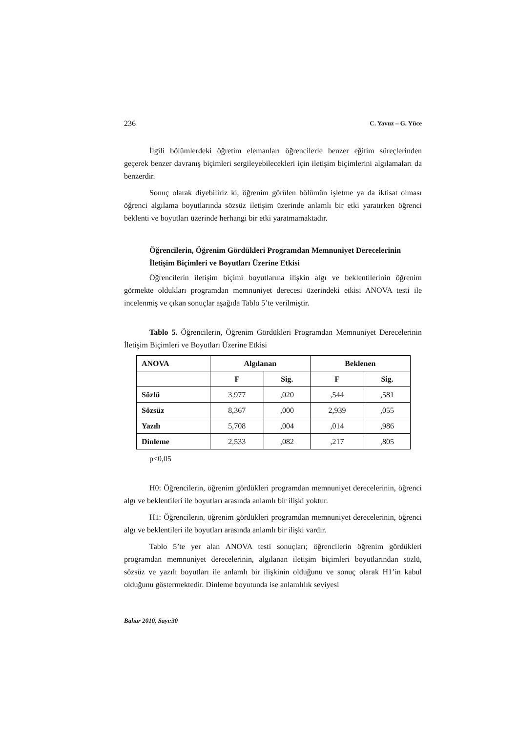236 C. Yavuz – G. Yüce
İlgili bölümlerdeki öğretim elemanları öğrencilerle benzer eğitim süreçlerinden geçerek benzer davranış biçimleri sergileyebilecekleri için iletişim biçimlerini algılamaları da benzerdir.
Sonuç olarak diyebiliriz ki, öğrenim görülen bölümün işletme ya da iktisat olması öğrenci algılama boyutlarında sözsüz iletişim üzerinde anlamlı bir etki yaratırken öğrenci beklenti ve boyutları üzerinde herhangi bir etki yaratmamaktadır.
Öğrencilerin, Öğrenim Gördükleri Programdan Memnuniyet Derecelerinin İletişim Biçimleri ve Boyutları Üzerine Etkisi
Öğrencilerin iletişim biçimi boyutlarına ilişkin algı ve beklentilerinin öğrenim görmekte oldukları programdan memnuniyet derecesi üzerindeki etkisi ANOVA testi ile incelenmiş ve çıkan sonuçlar aşağıda Tablo 5’te verilmiştir.
Tablo 5. Öğrencilerin, Öğrenim Gördükleri Programdan Memnuniyet Derecelerinin İletişim Biçimleri ve Boyutları Üzerine Etkisi
| ANOVA | Algılanan | | Beklenen | |
| --- | --- | --- | --- | --- |
| | F | Sig. | F | Sig. |
| Sözlü | 3,977 | ,020 | ,544 | ,581 |
| Sözsüz | 8,367 | ,000 | 2,939 | ,055 |
| Yazılı | 5,708 | ,004 | ,014 | ,986 |
| Dinleme | 2,533 | ,082 | ,217 | ,805 |
p<0,05
H0: Öğrencilerin, öğrenim gördükleri programdan memnuniyet derecelerinin, öğrenci algı ve beklentileri ile boyutları arasında anlamlı bir ilişki yoktur.
H1: Öğrencilerin, öğrenim gördükleri programdan memnuniyet derecelerinin, öğrenci algı ve beklentileri ile boyutları arasında anlamlı bir ilişki vardır.
Tablo 5’te yer alan ANOVA testi sonuçları; öğrencilerin öğrenim gördükleri programdan memnuniyet derecelerinin, algılanan iletişim biçimleri boyutlarından sözlü, sözsüz ve yazılı boyutları ile anlamlı bir ilişkinin olduğunu ve sonuç olarak H1’in kabul olduğunu göstermektedir. Dinleme boyutunda ise anlamlılık seviyesi
Bahar 2010, Sayı:30